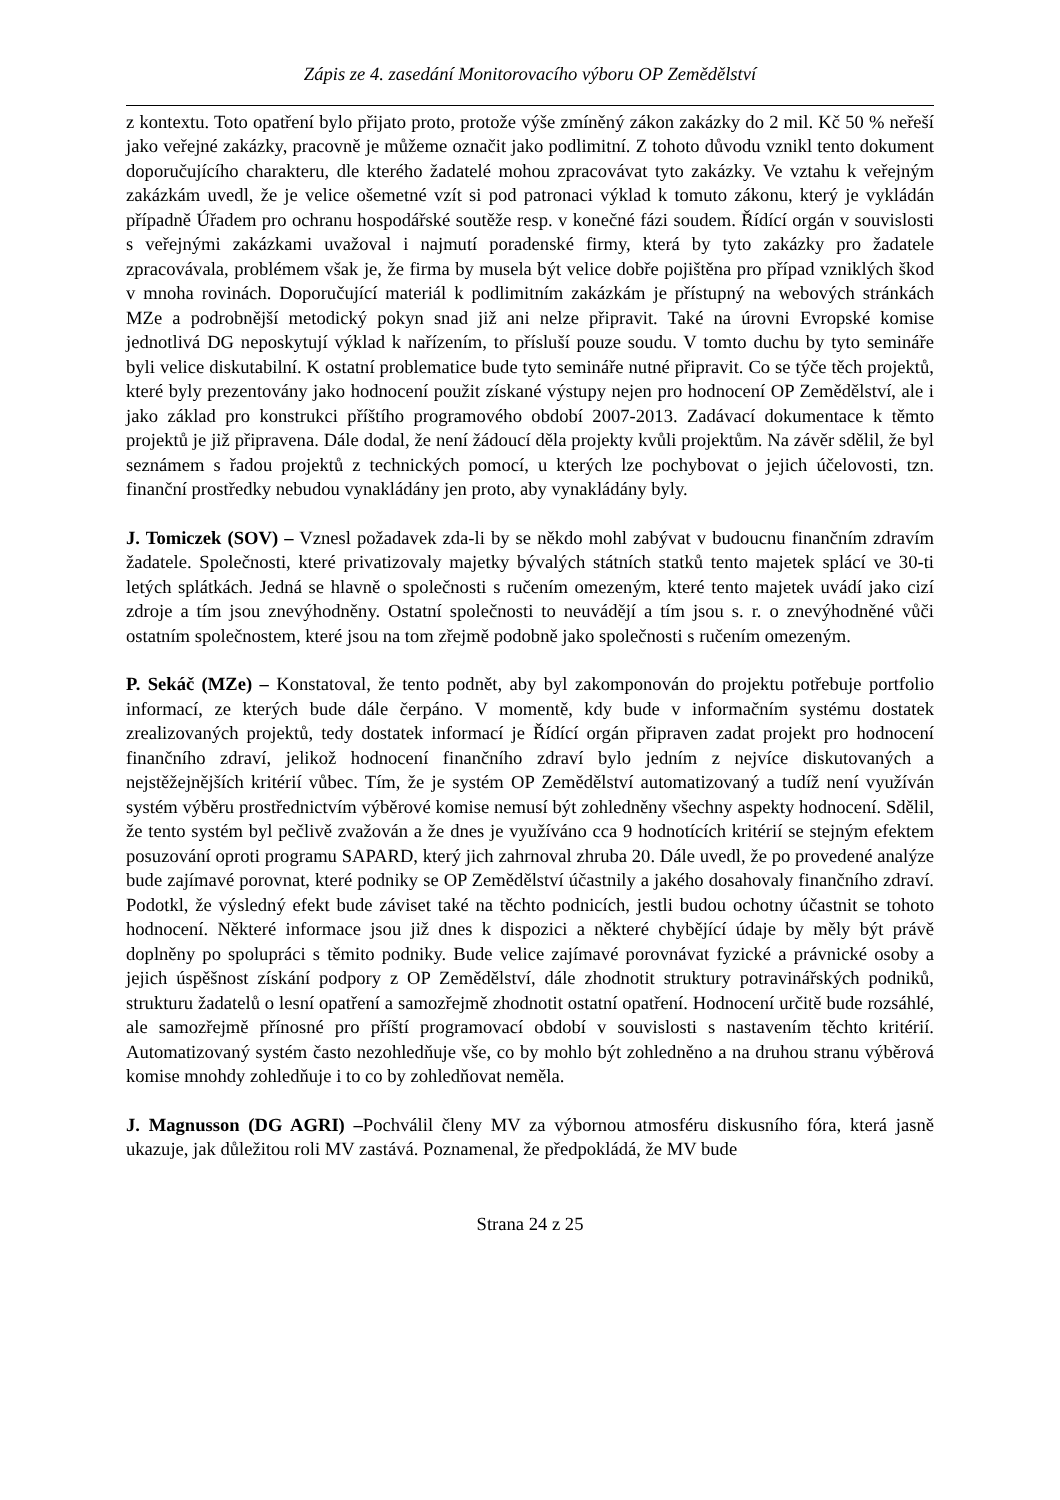Zápis ze 4. zasedání Monitorovacího výboru OP Zemědělství
z kontextu. Toto opatření bylo přijato proto, protože výše zmíněný zákon zakázky do 2 mil. Kč 50 % neřeší jako veřejné zakázky, pracovně je můžeme označit jako podlimitní. Z tohoto důvodu vznikl tento dokument doporučujícího charakteru, dle kterého žadatelé mohou zpracovávat tyto zakázky. Ve vztahu k veřejným zakázkám uvedl, že je velice ošemetné vzít si pod patronaci výklad k tomuto zákonu, který je vykládán případně Úřadem pro ochranu hospodářské soutěže resp. v konečné fázi soudem. Řídící orgán v souvislosti s veřejnými zakázkami uvažoval i najmutí poradenské firmy, která by tyto zakázky pro žadatele zpracovávala, problémem však je, že firma by musela být velice dobře pojištěna pro případ vzniklých škod v mnoha rovinách. Doporučující materiál k podlimitním zakázkám je přístupný na webových stránkách MZe a podrobnější metodický pokyn snad již ani nelze připravit. Také na úrovni Evropské komise jednotlivá DG neposkytují výklad k nařízením, to přísluší pouze soudu. V tomto duchu by tyto semináře byli velice diskutabilní. K ostatní problematice bude tyto semináře nutné připravit. Co se týče těch projektů, které byly prezentovány jako hodnocení použit získané výstupy nejen pro hodnocení OP Zemědělství, ale i jako základ pro konstrukci příštího programového období 2007-2013. Zadávací dokumentace k těmto projektů je již připravena. Dále dodal, že není žádoucí děla projekty kvůli projektům. Na závěr sdělil, že byl seznámem s řadou projektů z technických pomocí, u kterých lze pochybovat o jejich účelovosti, tzn. finanční prostředky nebudou vynakládány jen proto, aby vynakládány byly.
J. Tomiczek (SOV) – Vznesl požadavek zda-li by se někdo mohl zabývat v budoucnu finančním zdravím žadatele. Společnosti, které privatizovaly majetky bývalých státních statků tento majetek splácí ve 30-ti letých splátkách. Jedná se hlavně o společnosti s ručením omezeným, které tento majetek uvádí jako cizí zdroje a tím jsou znevýhodněny. Ostatní společnosti to neuvádějí a tím jsou s. r. o znevýhodněné vůči ostatním společnostem, které jsou na tom zřejmě podobně jako společnosti s ručením omezeným.
P. Sekáč (MZe) – Konstatoval, že tento podnět, aby byl zakomponován do projektu potřebuje portfolio informací, ze kterých bude dále čerpáno. V momentě, kdy bude v informačním systému dostatek zrealizovaných projektů, tedy dostatek informací je Řídící orgán připraven zadat projekt pro hodnocení finančního zdraví, jelikož hodnocení finančního zdraví bylo jedním z nejvíce diskutovaných a nejstěžejnějších kritérií vůbec. Tím, že je systém OP Zemědělství automatizovaný a tudíž není využíván systém výběru prostřednictvím výběrové komise nemusí být zohledněny všechny aspekty hodnocení. Sdělil, že tento systém byl pečlivě zvažován a že dnes je využíváno cca 9 hodnotících kritérií se stejným efektem posuzování oproti programu SAPARD, který jich zahrnoval zhruba 20. Dále uvedl, že po provedené analýze bude zajímavé porovnat, které podniky se OP Zemědělství účastnily a jakého dosahovaly finančního zdraví. Podotkl, že výsledný efekt bude záviset také na těchto podnicích, jestli budou ochotny účastnit se tohoto hodnocení. Některé informace jsou již dnes k dispozici a některé chybějící údaje by měly být právě doplněny po spolupráci s těmito podniky. Bude velice zajímavé porovnávat fyzické a právnické osoby a jejich úspěšnost získání podpory z OP Zemědělství, dále zhodnotit struktury potravinářských podniků, strukturu žadatelů o lesní opatření a samozřejmě zhodnotit ostatní opatření. Hodnocení určitě bude rozsáhlé, ale samozřejmě přínosné pro příští programovací období v souvislosti s nastavením těchto kritérií. Automatizovaný systém často nezohledňuje vše, co by mohlo být zohledněno a na druhou stranu výběrová komise mnohdy zohledňuje i to co by zohledňovat neměla.
J. Magnusson (DG AGRI) –Pochválil členy MV za výbornou atmosféru diskusního fóra, která jasně ukazuje, jak důležitou roli MV zastává. Poznamenal, že předpokládá, že MV bude
Strana 24 z 25